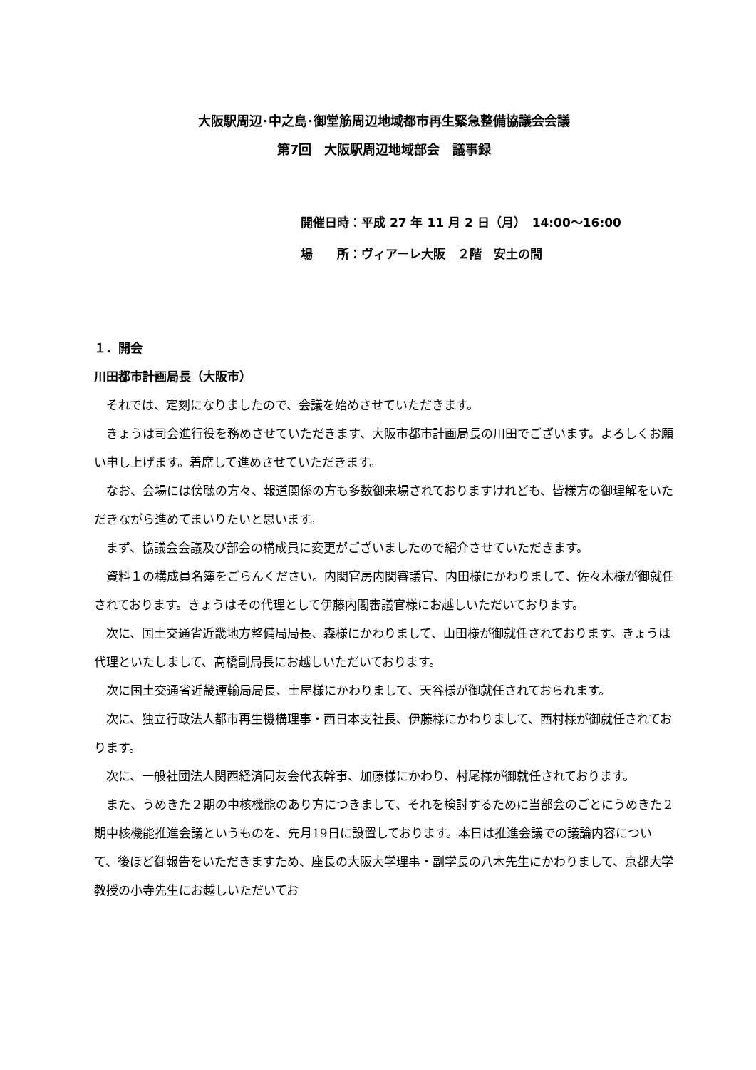大阪駅周辺･中之島･御堂筋周辺地域都市再生緊急整備協議会会議
第7回　大阪駅周辺地域部会　議事録
開催日時：平成 27 年 11 月 2 日（月）　14:00～16:00
場　　所：ヴィアーレ大阪　２階　安土の間
１．開会
川田都市計画局長（大阪市）
それでは、定刻になりましたので、会議を始めさせていただきます。
きょうは司会進行役を務めさせていただきます、大阪市都市計画局長の川田でございます。よろしくお願い申し上げます。着席して進めさせていただきます。
なお、会場には傍聴の方々、報道関係の方も多数御来場されておりますけれども、皆様方の御理解をいただきながら進めてまいりたいと思います。
まず、協議会会議及び部会の構成員に変更がございましたので紹介させていただきます。
資料１の構成員名簿をごらんください。内閣官房内閣審議官、内田様にかわりまして、佐々木様が御就任されております。きょうはその代理として伊藤内閣審議官様にお越しいただいております。
次に、国土交通省近畿地方整備局局長、森様にかわりまして、山田様が御就任されております。きょうは代理といたしまして、髙橋副局長にお越しいただいております。
次に国土交通省近畿運輸局局長、土屋様にかわりまして、天谷様が御就任されておられます。
次に、独立行政法人都市再生機構理事・西日本支社長、伊藤様にかわりまして、西村様が御就任されております。
次に、一般社団法人関西経済同友会代表幹事、加藤様にかわり、村尾様が御就任されております。
また、うめきた２期の中核機能のあり方につきまして、それを検討するために当部会のごとにうめきた２期中核機能推進会議というものを、先月19日に設置しております。本日は推進会議での議論内容について、後ほど御報告をいただきますため、座長の大阪大学理事・副学長の八木先生にかわりまして、京都大学教授の小寺先生にお越しいただいてお